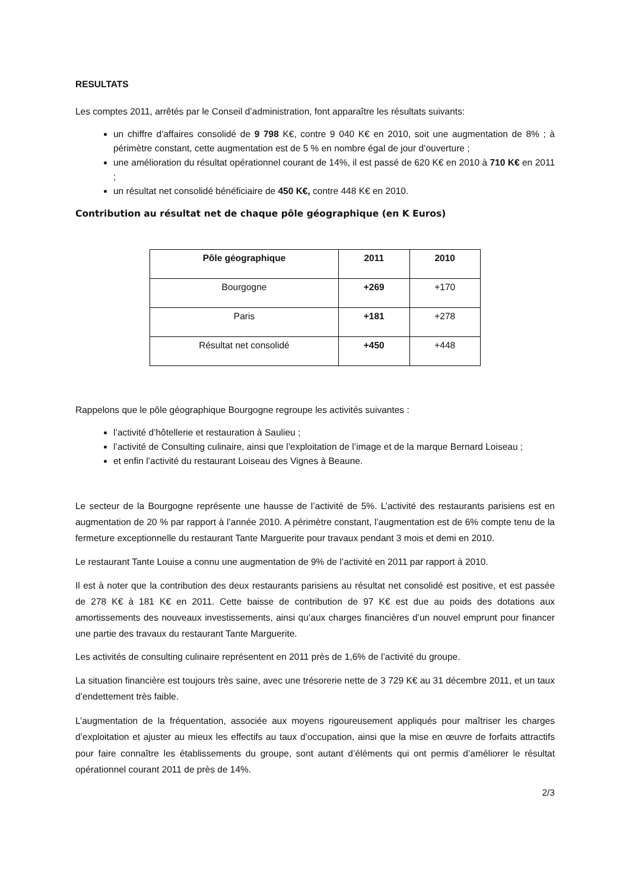RESULTATS
Les comptes 2011, arrêtés par le Conseil d’administration, font apparaître les résultats suivants:
un chiffre d’affaires consolidé de 9 798 K€, contre 9 040 K€ en 2010, soit une augmentation de 8% ; à périmètre constant, cette augmentation est de 5 % en nombre égal de jour d’ouverture ;
une amélioration du résultat opérationnel courant de 14%, il est passé de 620 K€ en 2010 à 710 K€ en 2011 ;
un résultat net consolidé bénéficiaire de 450 K€, contre 448 K€ en 2010.
Contribution au résultat net de chaque pôle géographique (en K Euros)
| Pôle géographique | 2011 | 2010 |
| --- | --- | --- |
| Bourgogne | +269 | +170 |
| Paris | +181 | +278 |
| Résultat net consolidé | +450 | +448 |
Rappelons que le pôle géographique Bourgogne regroupe les activités suivantes :
l’activité d’hôtellerie et restauration à Saulieu ;
l’activité de Consulting culinaire, ainsi que l’exploitation de l’image et de la marque Bernard Loiseau ;
et enfin l’activité du restaurant Loiseau des Vignes à Beaune.
Le secteur de la Bourgogne représente une hausse de l’activité de 5%. L’activité des restaurants parisiens est en augmentation de 20 % par rapport à l’année 2010. A périmètre constant, l’augmentation est de 6% compte tenu de la fermeture exceptionnelle du restaurant Tante Marguerite pour travaux pendant 3 mois et demi en 2010.
Le restaurant Tante Louise a connu une augmentation de 9% de l’activité en 2011 par rapport à 2010.
Il est à noter que la contribution des deux restaurants parisiens au résultat net consolidé est positive, et est passée de 278 K€ à 181 K€ en 2011. Cette baisse de contribution de 97 K€ est due au poids des dotations aux amortissements des nouveaux investissements, ainsi qu’aux charges financières d’un nouvel emprunt pour financer une partie des travaux du restaurant Tante Marguerite.
Les activités de consulting culinaire représentent en 2011 près de 1,6% de l’activité du groupe.
La situation financière est toujours très saine, avec une trésorerie nette de 3 729 K€ au 31 décembre 2011, et un taux d’endettement très faible.
L’augmentation de la fréquentation, associée aux moyens rigoureusement appliqués pour maîtriser les charges d’exploitation et ajuster au mieux les effectifs au taux d’occupation, ainsi que la mise en œuvre de forfaits attractifs pour faire connaître les établissements du groupe, sont autant d’éléments qui ont permis d’améliorer le résultat opérationnel courant 2011 de près de 14%.
2/3